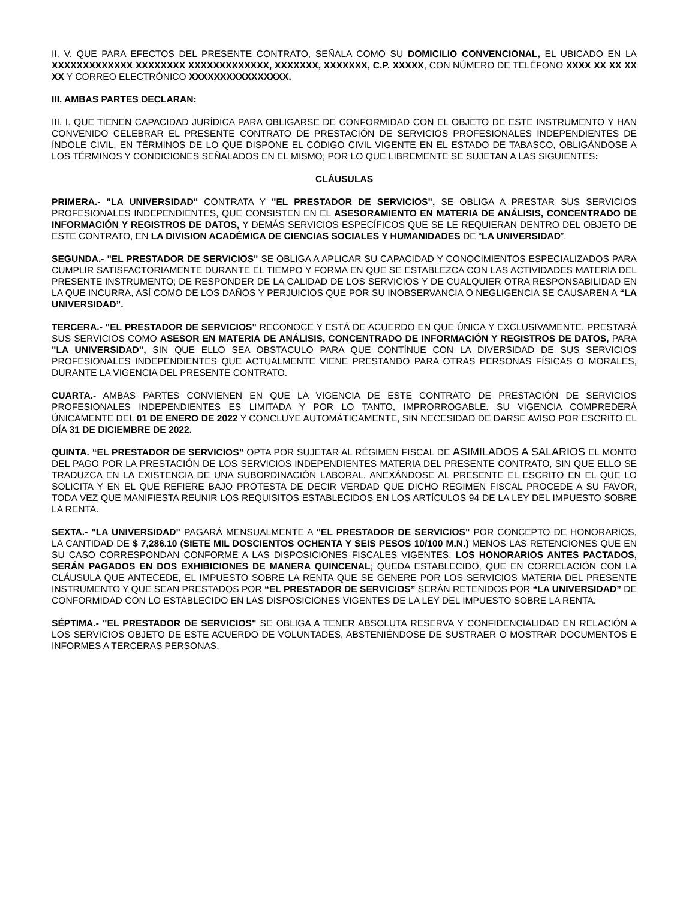II. V. QUE PARA EFECTOS DEL PRESENTE CONTRATO, SEÑALA COMO SU DOMICILIO CONVENCIONAL, EL UBICADO EN LA XXXXXXXXXXXXX XXXXXXXX XXXXXXXXXXXXX, XXXXXXX, XXXXXXX, C.P. XXXXX, CON NÚMERO DE TELÉFONO XXXX XX XX XX XX Y CORREO ELECTRÓNICO XXXXXXXXXXXXXXXX.
III. AMBAS PARTES DECLARAN:
III. I. QUE TIENEN CAPACIDAD JURÍDICA PARA OBLIGARSE DE CONFORMIDAD CON EL OBJETO DE ESTE INSTRUMENTO Y HAN CONVENIDO CELEBRAR EL PRESENTE CONTRATO DE PRESTACIÓN DE SERVICIOS PROFESIONALES INDEPENDIENTES DE ÍNDOLE CIVIL, EN TÉRMINOS DE LO QUE DISPONE EL CÓDIGO CIVIL VIGENTE EN EL ESTADO DE TABASCO, OBLIGÁNDOSE A LOS TÉRMINOS Y CONDICIONES SEÑALADOS EN EL MISMO; POR LO QUE LIBREMENTE SE SUJETAN A LAS SIGUIENTES:
CLÁUSULAS
PRIMERA.- "LA UNIVERSIDAD" CONTRATA Y "EL PRESTADOR DE SERVICIOS", SE OBLIGA A PRESTAR SUS SERVICIOS PROFESIONALES INDEPENDIENTES, QUE CONSISTEN EN EL ASESORAMIENTO EN MATERIA DE ANÁLISIS, CONCENTRADO DE INFORMACIÓN Y REGISTROS DE DATOS, Y DEMÁS SERVICIOS ESPECÍFICOS QUE SE LE REQUIERAN DENTRO DEL OBJETO DE ESTE CONTRATO, EN LA DIVISION ACADÉMICA DE CIENCIAS SOCIALES Y HUMANIDADES DE “LA UNIVERSIDAD”.
SEGUNDA.- "EL PRESTADOR DE SERVICIOS" SE OBLIGA A APLICAR SU CAPACIDAD Y CONOCIMIENTOS ESPECIALIZADOS PARA CUMPLIR SATISFACTORIAMENTE DURANTE EL TIEMPO Y FORMA EN QUE SE ESTABLEZCA CON LAS ACTIVIDADES MATERIA DEL PRESENTE INSTRUMENTO; DE RESPONDER DE LA CALIDAD DE LOS SERVICIOS Y DE CUALQUIER OTRA RESPONSABILIDAD EN LA QUE INCURRA, ASÍ COMO DE LOS DAÑOS Y PERJUICIOS QUE POR SU INOBSERVANCIA O NEGLIGENCIA SE CAUSAREN A “LA UNIVERSIDAD”.
TERCERA.- "EL PRESTADOR DE SERVICIOS" RECONOCE Y ESTÁ DE ACUERDO EN QUE ÚNICA Y EXCLUSIVAMENTE, PRESTARÁ SUS SERVICIOS COMO ASESOR EN MATERIA DE ANÁLISIS, CONCENTRADO DE INFORMACIÓN Y REGISTROS DE DATOS, PARA "LA UNIVERSIDAD", SIN QUE ELLO SEA OBSTACULO PARA QUE CONTÍNUE CON LA DIVERSIDAD DE SUS SERVICIOS PROFESIONALES INDEPENDIENTES QUE ACTUALMENTE VIENE PRESTANDO PARA OTRAS PERSONAS FÍSICAS O MORALES, DURANTE LA VIGENCIA DEL PRESENTE CONTRATO.
CUARTA.- AMBAS PARTES CONVIENEN EN QUE LA VIGENCIA DE ESTE CONTRATO DE PRESTACIÓN DE SERVICIOS PROFESIONALES INDEPENDIENTES ES LIMITADA Y POR LO TANTO, IMPRORROGABLE. SU VIGENCIA COMPREDERÁ ÚNICAMENTE DEL 01 DE ENERO DE 2022 Y CONCLUYE AUTOMÁTICAMENTE, SIN NECESIDAD DE DARSE AVISO POR ESCRITO EL DÍA 31 DE DICIEMBRE DE 2022.
QUINTA. “EL PRESTADOR DE SERVICIOS” OPTA POR SUJETAR AL RÉGIMEN FISCAL DE ASIMILADOS A SALARIOS EL MONTO DEL PAGO POR LA PRESTACIÓN DE LOS SERVICIOS INDEPENDIENTES MATERIA DEL PRESENTE CONTRATO, SIN QUE ELLO SE TRADUZCA EN LA EXISTENCIA DE UNA SUBORDINACIÓN LABORAL, ANEXÁNDOSE AL PRESENTE EL ESCRITO EN EL QUE LO SOLICITA Y EN EL QUE REFIERE BAJO PROTESTA DE DECIR VERDAD QUE DICHO RÉGIMEN FISCAL PROCEDE A SU FAVOR, TODA VEZ QUE MANIFIESTA REUNIR LOS REQUISITOS ESTABLECIDOS EN LOS ARTÍCULOS 94 DE LA LEY DEL IMPUESTO SOBRE LA RENTA.
SEXTA.- "LA UNIVERSIDAD" PAGARÁ MENSUALMENTE A "EL PRESTADOR DE SERVICIOS" POR CONCEPTO DE HONORARIOS, LA CANTIDAD DE $ 7,286.10 (SIETE MIL DOSCIENTOS OCHENTA Y SEIS PESOS 10/100 M.N.) MENOS LAS RETENCIONES QUE EN SU CASO CORRESPONDAN CONFORME A LAS DISPOSICIONES FISCALES VIGENTES. LOS HONORARIOS ANTES PACTADOS, SERÁN PAGADOS EN DOS EXHIBICIONES DE MANERA QUINCENAL; QUEDA ESTABLECIDO, QUE EN CORRELACIÓN CON LA CLÁUSULA QUE ANTECEDE, EL IMPUESTO SOBRE LA RENTA QUE SE GENERE POR LOS SERVICIOS MATERIA DEL PRESENTE INSTRUMENTO Y QUE SEAN PRESTADOS POR “EL PRESTADOR DE SERVICIOS” SERÁN RETENIDOS POR “LA UNIVERSIDAD” DE CONFORMIDAD CON LO ESTABLECIDO EN LAS DISPOSICIONES VIGENTES DE LA LEY DEL IMPUESTO SOBRE LA RENTA.
SÉPTIMA.- "EL PRESTADOR DE SERVICIOS" SE OBLIGA A TENER ABSOLUTA RESERVA Y CONFIDENCIALIDAD EN RELACIÓN A LOS SERVICIOS OBJETO DE ESTE ACUERDO DE VOLUNTADES, ABSTENIÉNDOSE DE SUSTRAER O MOSTRAR DOCUMENTOS E INFORMES A TERCERAS PERSONAS,